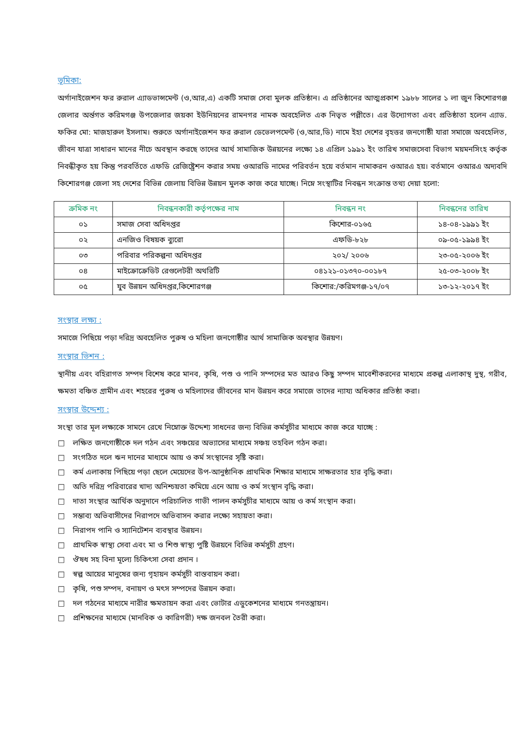ভূমিকা:
অর্গানাইজেশন ফর রুরাল এ্যাডভান্সমেন্ট (ও,আর,এ) একটি সমাজ সেবা মুলক প্রতিষ্ঠান। এ প্রতিষ্ঠানের আত্মপ্রকাশ ১৯৮৮ সালের ১ লা জুন কিশোরগঞ্জ জেলার অর্ন্তগত করিমগঞ্জ উপজেলার জয়কা ইউনিয়নের রামনগর নামক অবহেলিত এক নিভৃত পল্লীতে। এর উদ্যোগতা এবং প্রতিষ্ঠাতা হলেন এ্যাড. ফকির মো: মাজহারুল ইসলাম। শুরুতে অর্গানাইজেশন ফর রুরাল ডেভেলপমেন্ট (ও,আর,ডি) নামে ইহা দেশের বৃহত্তর জনগোষ্ঠী যারা সমাজে অবহেলিত, জীবন যাত্রা সাধারন মানের নীচে অবস্থান করছে তাদের আর্থ সামাজিক উন্নয়নের লক্ষ্যে ১৪ এপ্রিল ১৯৯১ ইং তারিখ সমাজসেবা বিভাগ ময়মনসিংহ কর্তৃক নিবন্ধীকৃত হয় কিন্তু পরবর্তিতে এফডি রেজিষ্ট্রেশন করার সময় ওআরডি নামের পরিবর্তন হয়ে বর্তমান নামাকরন ওআরএ হয়। বর্তমানে ওআরএ অদ্যবদি কিশোরগঞ্জ জেলা সহ দেশের বিভিন্ন জেলায় বিভিন্ন উন্নয়ন মুলক কাজ করে যাচ্ছে। নিম্নে সংস্থাটির নিবন্ধন সংক্রান্ত তথ্য দেয়া হলো:
| ক্রমিক নং | নিবন্ধনকারী কর্তৃপক্ষের নাম | নিবন্ধন নং | নিবন্ধনের তারিখ |
| --- | --- | --- | --- |
| ০১ | সমাজ সেবা অধিদপ্তর | কিশোর-০১৬৫ | ১৪-০৪-১৯৯১ ইং |
| ০২ | এনজিও বিষয়ক ব্যুরো | এফডি-৮২৮ | ০৯-০৫-১৯৯৪ ইং |
| ০৩ | পরিবার পরিকল্পনা অধিদপ্তর | ২০২/ ২০০৬ | ২৩-০৫-২০০৬ ইং |
| ০৪ | মাইক্রোক্রেডিট রেগুলেটরী অথরিটি | ০৪১২১-০১৩৭০-০০১৮৭ | ২৫-০৩-২০০৮ ইং |
| ০৫ | যুব উন্নয়ন অধিদপ্তর,কিশোরগঞ্জ | কিশোর:/করিমগঞ্জ-১৭/০৭ | ১৩-১২-২০১৭ ইং |
সংস্থার লক্ষ্য :
সমাজে পিছিয়ে পড়া দরিদ্র অবহেলিত পুরুষ ও মহিলা জনগোষ্ঠীর আর্থ সামাজিক অবস্থার উন্নয়ণ।
সংস্থার ভিশন :
স্থানীয় এবং বহিরাগত সম্পদ বিশেষ করে মানব, কৃষি, পশু ও পানি সম্পদের মত আরও কিছু সম্পদ মাবেশীকরনের মাধ্যমে প্রকল্প এলাকাস্থ দুস্থ, গরীব, ক্ষমতা বঞ্চিত গ্রামীন এবং শহরের পুরুষ ও মহিলাদের জীবনের মান উন্নয়ন করে সমাজে তাদের ন্যায্য অধিকার প্রতিষ্ঠা করা।
সংস্থার উদ্দেশ্য :
সংস্থা তার মূল লক্ষ্যকে সামনে রেখে নিম্নোক্ত উদ্দেশ্য সাধনের জন্য বিভিন্ন কর্মসুচীর মাধ্যমে কাজ করে যাচ্ছে :
□ লক্ষিত জনগোষ্ঠীকে দল গঠন এবং সঞ্চয়ের অভ্যাসের মাধ্যমে সঞ্চয় তহবিল গঠন করা।
□ সংগঠিত দলে ঋন দানের মাধ্যমে আয় ও কর্ম সংস্থানের সৃষ্টি করা।
□ কর্ম এলাকায় পিছিয়ে পড়া ছেলে মেয়েদের উপ-আনুষ্ঠানিক প্রাথমিক শিক্ষার মাধ্যমে সাক্ষরতার হার বৃদ্ধি করা।
□ অতি দরিদ্র পরিবারের খাদ্য অনিশ্চয়তা কমিয়ে এনে আয় ও কর্ম সংস্থান বৃদ্ধি করা।
□ দাতা সংস্থার আর্থিক অনুদানে পরিচালিত গাভী পালন কর্মসুচীর মাধ্যমে আয় ও কর্ম সংস্থান করা।
□ সম্ভাব্য অভিবাসীদের নিরাপদে অভিবাসন করার লক্ষ্যে সহায়তা করা।
□ নিরাপদ পানি ও স্যানিটেশন ব্যবস্থার উন্নয়ন।
□ প্রাথমিক স্বাস্থ্য সেবা এবং মা ও শিশু স্বাস্থ্য পুষ্টি উন্নয়নে বিভিন্ন কর্মসুচী গ্রহণ।
□ ঔষধ সহ বিনা মূল্যে চিকিৎসা সেবা প্রদান ।
□ স্বল্প আয়ের মানুষের জন্য গৃহায়ন কর্মসুচী বাস্তবায়ন করা।
□ কৃষি, পশু সম্পদ, বনায়ণ ও মৎস সম্পদের উন্নয়ন করা।
□ দল গঠনের মাধ্যমে নারীর ক্ষমতায়ন করা এবং ভোটার এডুকেশনের মাধ্যমে গনতন্ত্রায়ন।
□ প্রশিক্ষনের মাধ্যমে (মানবিক ও কারিগরী) দক্ষ জনবল তৈরী করা।